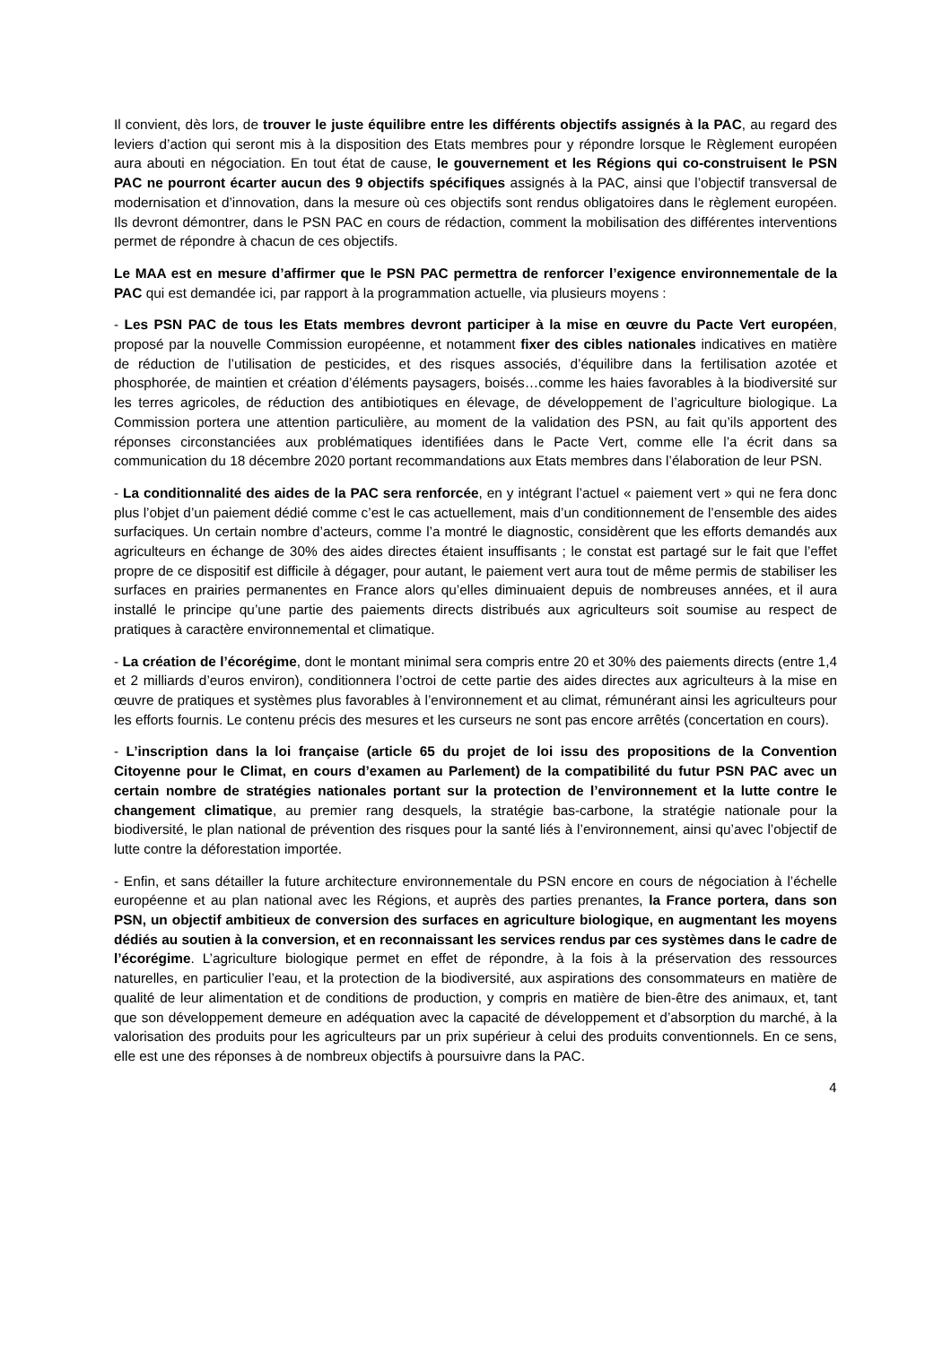Il convient, dès lors, de trouver le juste équilibre entre les différents objectifs assignés à la PAC, au regard des leviers d’action qui seront mis à la disposition des Etats membres pour y répondre lorsque le Règlement européen aura abouti en négociation. En tout état de cause, le gouvernement et les Régions qui co-construisent le PSN PAC ne pourront écarter aucun des 9 objectifs spécifiques assignés à la PAC, ainsi que l’objectif transversal de modernisation et d’innovation, dans la mesure où ces objectifs sont rendus obligatoires dans le règlement européen. Ils devront démontrer, dans le PSN PAC en cours de rédaction, comment la mobilisation des différentes interventions permet de répondre à chacun de ces objectifs.
Le MAA est en mesure d’affirmer que le PSN PAC permettra de renforcer l’exigence environnementale de la PAC qui est demandée ici, par rapport à la programmation actuelle, via plusieurs moyens :
- Les PSN PAC de tous les Etats membres devront participer à la mise en œuvre du Pacte Vert européen, proposé par la nouvelle Commission européenne, et notamment fixer des cibles nationales indicatives en matière de réduction de l’utilisation de pesticides, et des risques associés, d’équilibre dans la fertilisation azotée et phosphorée, de maintien et création d’éléments paysagers, boisés…comme les haies favorables à la biodiversité sur les terres agricoles, de réduction des antibiotiques en élevage, de développement de l’agriculture biologique. La Commission portera une attention particulière, au moment de la validation des PSN, au fait qu’ils apportent des réponses circonstanciées aux problématiques identifiées dans le Pacte Vert, comme elle l’a écrit dans sa communication du 18 décembre 2020 portant recommandations aux Etats membres dans l’élaboration de leur PSN.
- La conditionnalité des aides de la PAC sera renforcée, en y intégrant l’actuel « paiement vert » qui ne fera donc plus l’objet d’un paiement dédié comme c’est le cas actuellement, mais d’un conditionnement de l’ensemble des aides surfaciques. Un certain nombre d’acteurs, comme l’a montré le diagnostic, considèrent que les efforts demandés aux agriculteurs en échange de 30% des aides directes étaient insuffisants ; le constat est partagé sur le fait que l’effet propre de ce dispositif est difficile à dégager, pour autant, le paiement vert aura tout de même permis de stabiliser les surfaces en prairies permanentes en France alors qu’elles diminuaient depuis de nombreuses années, et il aura installé le principe qu’une partie des paiements directs distribués aux agriculteurs soit soumise au respect de pratiques à caractère environnemental et climatique.
- La création de l’écorégime, dont le montant minimal sera compris entre 20 et 30% des paiements directs (entre 1,4 et 2 milliards d’euros environ), conditionnera l’octroi de cette partie des aides directes aux agriculteurs à la mise en œuvre de pratiques et systèmes plus favorables à l’environnement et au climat, rémunérant ainsi les agriculteurs pour les efforts fournis. Le contenu précis des mesures et les curseurs ne sont pas encore arrêtés (concertation en cours).
- L’inscription dans la loi française (article 65 du projet de loi issu des propositions de la Convention Citoyenne pour le Climat, en cours d’examen au Parlement) de la compatibilité du futur PSN PAC avec un certain nombre de stratégies nationales portant sur la protection de l’environnement et la lutte contre le changement climatique, au premier rang desquels, la stratégie bas-carbone, la stratégie nationale pour la biodiversité, le plan national de prévention des risques pour la santé liés à l’environnement, ainsi qu’avec l’objectif de lutte contre la déforestation importée.
- Enfin, et sans détailler la future architecture environnementale du PSN encore en cours de négociation à l’échelle européenne et au plan national avec les Régions, et auprès des parties prenantes, la France portera, dans son PSN, un objectif ambitieux de conversion des surfaces en agriculture biologique, en augmentant les moyens dédiés au soutien à la conversion, et en reconnaissant les services rendus par ces systèmes dans le cadre de l’écorégime. L’agriculture biologique permet en effet de répondre, à la fois à la préservation des ressources naturelles, en particulier l’eau, et la protection de la biodiversité, aux aspirations des consommateurs en matière de qualité de leur alimentation et de conditions de production, y compris en matière de bien-être des animaux, et, tant que son développement demeure en adéquation avec la capacité de développement et d’absorption du marché, à la valorisation des produits pour les agriculteurs par un prix supérieur à celui des produits conventionnels. En ce sens, elle est une des réponses à de nombreux objectifs à poursuivre dans la PAC.
4